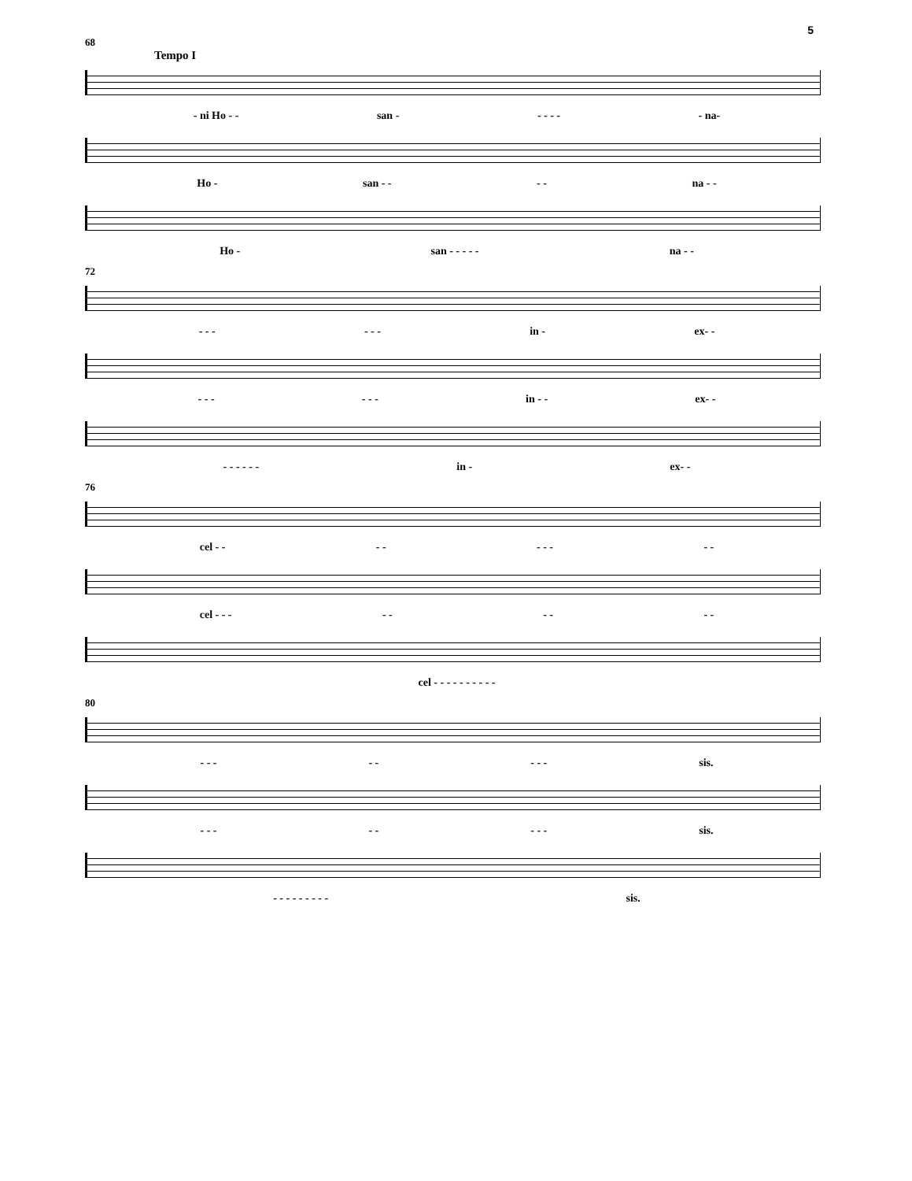5
68
Tempo I
- ni Ho - - san - - - - - - na-
Ho - san - - - - na - -
Ho - san - - - - - na - -
72
- - - - - - in - ex- -
- - - - - - in - - ex- -
- - - - - - in - ex- -
76
cel - - - - - - - - -
cel - - - - - - - - -
cel - - - - - - - - - -
80
- - - - - - - - sis.
- - - - - - - - sis.
- - - - - - - - - sis.